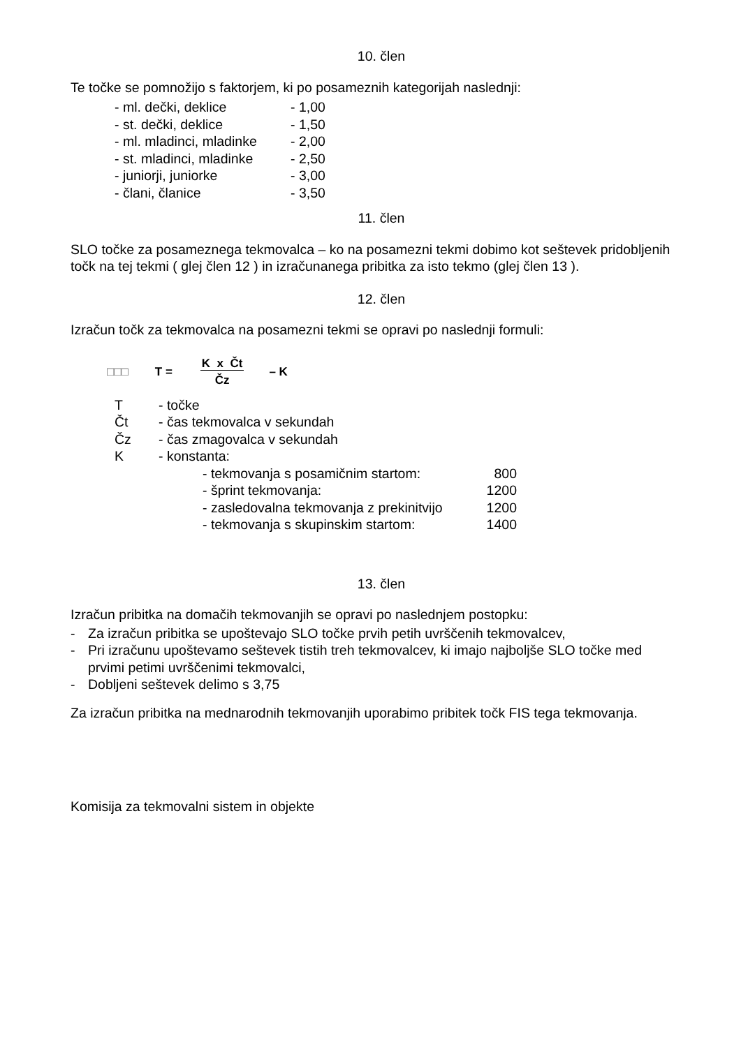10. člen
Te točke se pomnožijo s faktorjem, ki po posameznih kategorijah naslednji:
| - ml. dečki, deklice | - 1,00 |
| - st. dečki, deklice | - 1,50 |
| - ml. mladinci, mladinke | - 2,00 |
| - st. mladinci, mladinke | - 2,50 |
| - juniorji, juniorke | - 3,00 |
| - člani, članice | - 3,50 |
11. člen
SLO točke za posameznega tekmovalca – ko na posamezni tekmi dobimo kot seštevek pridobljenih točk na tej tekmi ( glej člen 12 ) in izračunanega pribitka za isto tekmo (glej člen 13 ).
12. člen
Izračun točk za tekmovalca na posamezni tekmi se opravi po naslednji formuli:
□□□ T = K x Čt
Čz – K
| T | - točke | |
| Čt | - čas tekmovalca v sekundah | |
| Čz | - čas zmagovalca v sekundah | |
| K | - konstanta: | |
| | - tekmovanja s posamičnim startom: | 800 |
| | - šprint tekmovanja: | 1200 |
| | - zasledovalna tekmovanja z prekinitvijo | 1200 |
| | - tekmovanja s skupinskim startom: | 1400 |
13. člen
Izračun pribitka na domačih tekmovanjih se opravi po naslednjem postopku:
- Za izračun pribitka se upoštevajo SLO točke prvih petih uvrščenih tekmovalcev,
- Pri izračunu upoštevamo seštevek tistih treh tekmovalcev, ki imajo najboljše SLO točke med prvimi petimi uvrščenimi tekmovalci,
- Dobljeni seštevek delimo s 3,75
Za izračun pribitka na mednarodnih tekmovanjih uporabimo pribitek točk FIS tega tekmovanja.
Komisija za tekmovalni sistem in objekte